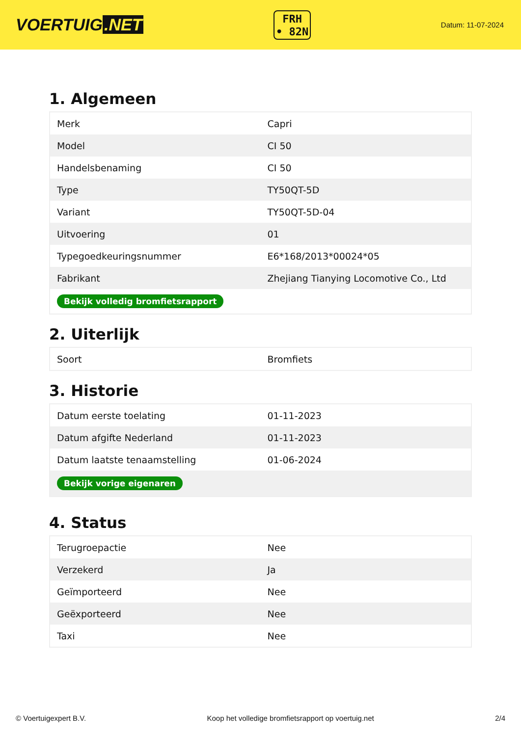VOERTUIG.NET
FRH
• 82N
Datum: 11-07-2024
1. Algemeen
| Merk | Capri |
| Model | CI 50 |
| Handelsbenaming | CI 50 |
| Type | TY50QT-5D |
| Variant | TY50QT-5D-04 |
| Uitvoering | 01 |
| Typegoedkeuringsnummer | E6*168/2013*00024*05 |
| Fabrikant | Zhejiang Tianying Locomotive Co., Ltd |
| Bekijk volledig bromfietsrapport | |
2. Uiterlijk
| Soort | Bromfiets |
3. Historie
| Datum eerste toelating | 01-11-2023 |
| Datum afgifte Nederland | 01-11-2023 |
| Datum laatste tenaamstelling | 01-06-2024 |
| Bekijk vorige eigenaren | |
4. Status
| Terugroepactie | Nee |
| Verzekerd | Ja |
| Geïmporteerd | Nee |
| Geëxporteerd | Nee |
| Taxi | Nee |
© Voertuigexpert B.V. Koop het volledige bromfietsrapport op voertuig.net 2/4